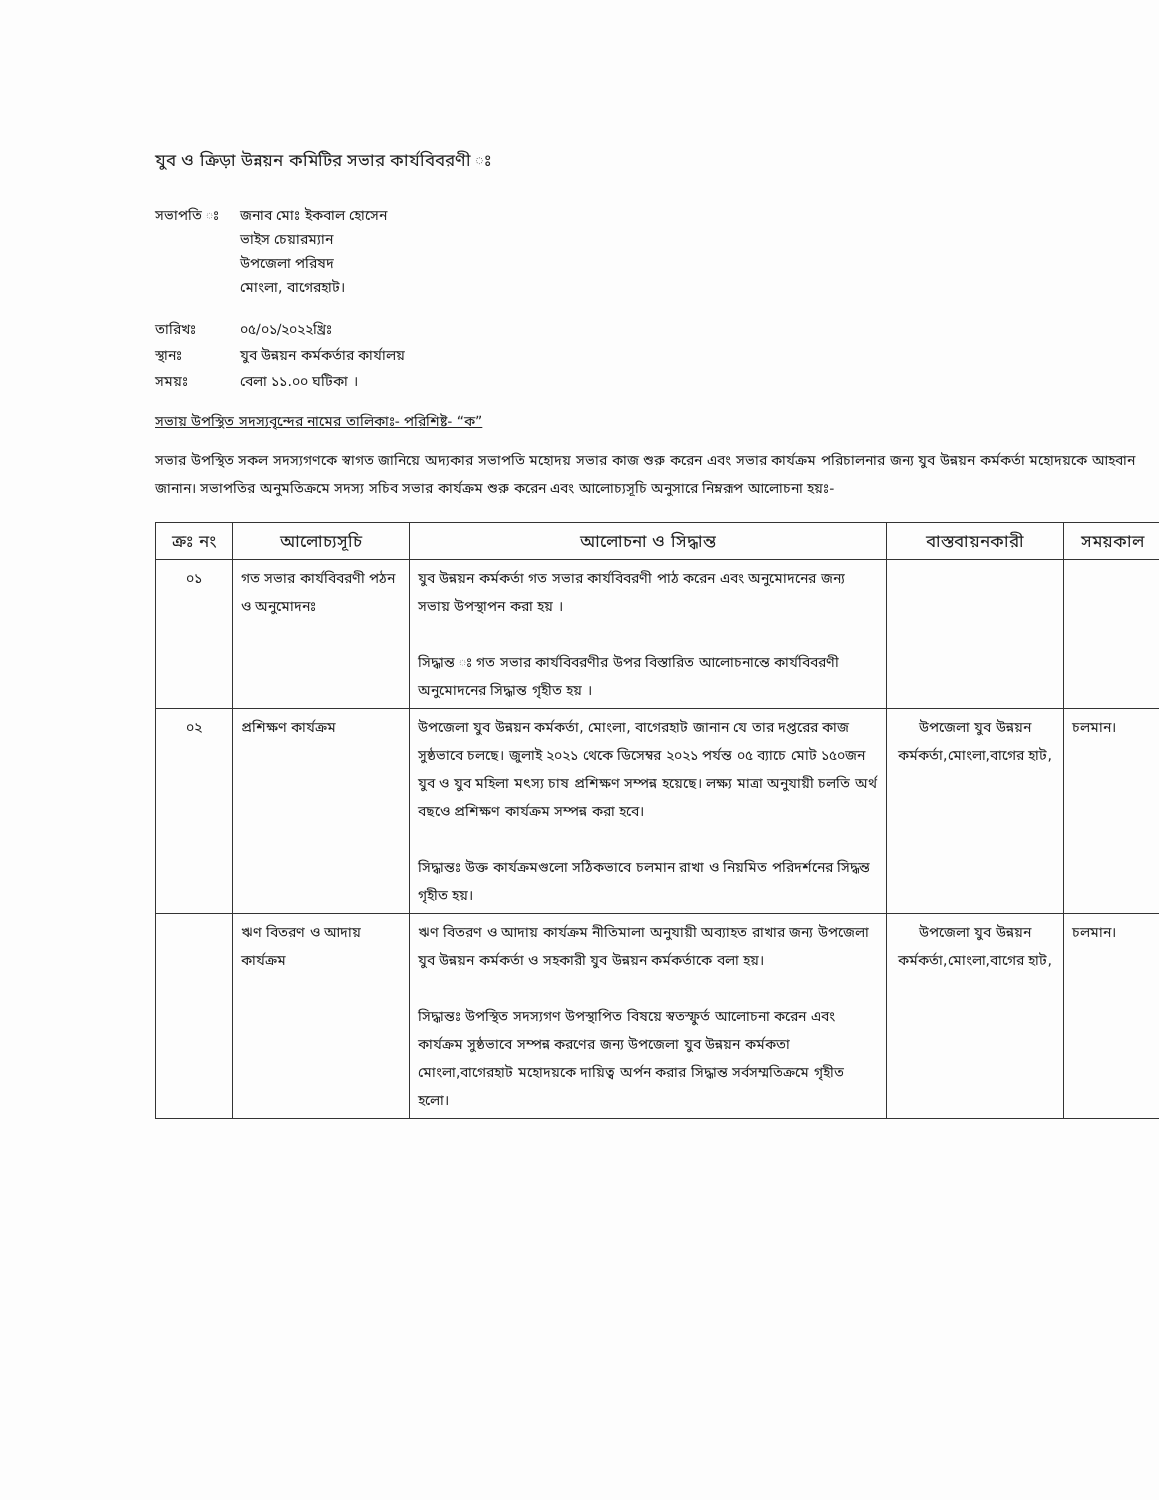যুব ও ক্রিড়া উন্নয়ন কমিটির সভার কার্যবিবরণী ঃ
সভাপতি ঃ জনাব মোঃ ইকবাল হোসেন
ভাইস চেয়ারম্যান
উপজেলা পরিষদ
মোংলা, বাগেরহাট।
তারিখঃ ০৫/০১/২০২২খ্রিঃ
স্থানঃ যুব উন্নয়ন কর্মকর্তার কার্যালয়
সময়ঃ বেলা ১১.০০ ঘটিকা ।
সভায় উপস্থিত সদস্যবৃন্দের নামের তালিকাঃ- পরিশিষ্ট- “ক”
সভার উপস্থিত সকল সদস্যগণকে স্বাগত জানিয়ে অদ্যকার সভাপতি মহোদয় সভার কাজ শুরু করেন এবং সভার কার্যক্রম পরিচালনার জন্য যুব উন্নয়ন কর্মকর্তা মহোদয়কে আহবান জানান। সভাপতির অনুমতিক্রমে সদস্য সচিব সভার কার্যক্রম শুরু করেন এবং আলোচ্যসূচি অনুসারে নিম্নরূপ আলোচনা হয়ঃ-
| ক্রঃ নং | আলোচ্যসূচি | আলোচনা ও সিদ্ধান্ত | বাস্তবায়নকারী | সময়কাল |
| --- | --- | --- | --- | --- |
| ০১ | গত সভার কার্যবিবরণী পঠন ও অনুমোদনঃ | যুব উন্নয়ন কর্মকর্তা গত সভার কার্যবিবরণী পাঠ করেন এবং অনুমোদনের জন্য সভায় উপস্থাপন করা হয় । সিদ্ধান্ত ঃ গত সভার কার্যবিবরণীর উপর বিস্তারিত আলোচনান্তে কার্যবিবরণী অনুমোদনের সিদ্ধান্ত গৃহীত হয় । | | |
| ০২ | প্রশিক্ষণ কার্যক্রম | উপজেলা যুব উন্নয়ন কর্মকর্তা, মোংলা, বাগেরহাট জানান যে তার দপ্তরের কাজ সুষ্ঠভাবে চলছে। জুলাই ২০২১ থেকে ডিসেম্বর ২০২১ পর্যন্ত ০৫ ব্যাচে মোট ১৫০জন যুব ও যুব মহিলা মৎস্য চাষ প্রশিক্ষণ সম্পন্ন হয়েছে। লক্ষ্য মাত্রা অনুযায়ী চলতি অর্থ বছওে প্রশিক্ষণ কার্যক্রম সম্পন্ন করা হবে। সিদ্ধান্তঃ উক্ত কার্যক্রমগুলো সঠিকভাবে চলমান রাখা ও নিয়মিত পরিদর্শনের সিদ্ধন্ত গৃহীত হয়। | উপজেলা যুব উন্নয়ন কর্মকর্তা,মোংলা,বাগের হাট, | চলমান। |
| | ঋণ বিতরণ ও আদায় কার্যক্রম | ঋণ বিতরণ ও আদায় কার্যক্রম নীতিমালা অনুযায়ী অব্যাহত রাখার জন্য উপজেলা যুব উন্নয়ন কর্মকর্তা ও সহকারী যুব উন্নয়ন কর্মকর্তাকে বলা হয়। সিদ্ধান্তঃ উপস্থিত সদস্যগণ উপস্থাপিত বিষয়ে স্বতস্ফুর্ত আলোচনা করেন এবং কার্যক্রম সুষ্ঠভাবে সম্পন্ন করণের জন্য উপজেলা যুব উন্নয়ন কর্মকতা মোংলা,বাগেরহাট মহোদয়কে দায়িত্ব অর্পন করার সিদ্ধান্ত সর্বসম্মতিক্রমে গৃহীত হলো। | উপজেলা যুব উন্নয়ন কর্মকর্তা,মোংলা,বাগের হাট, | চলমান। |